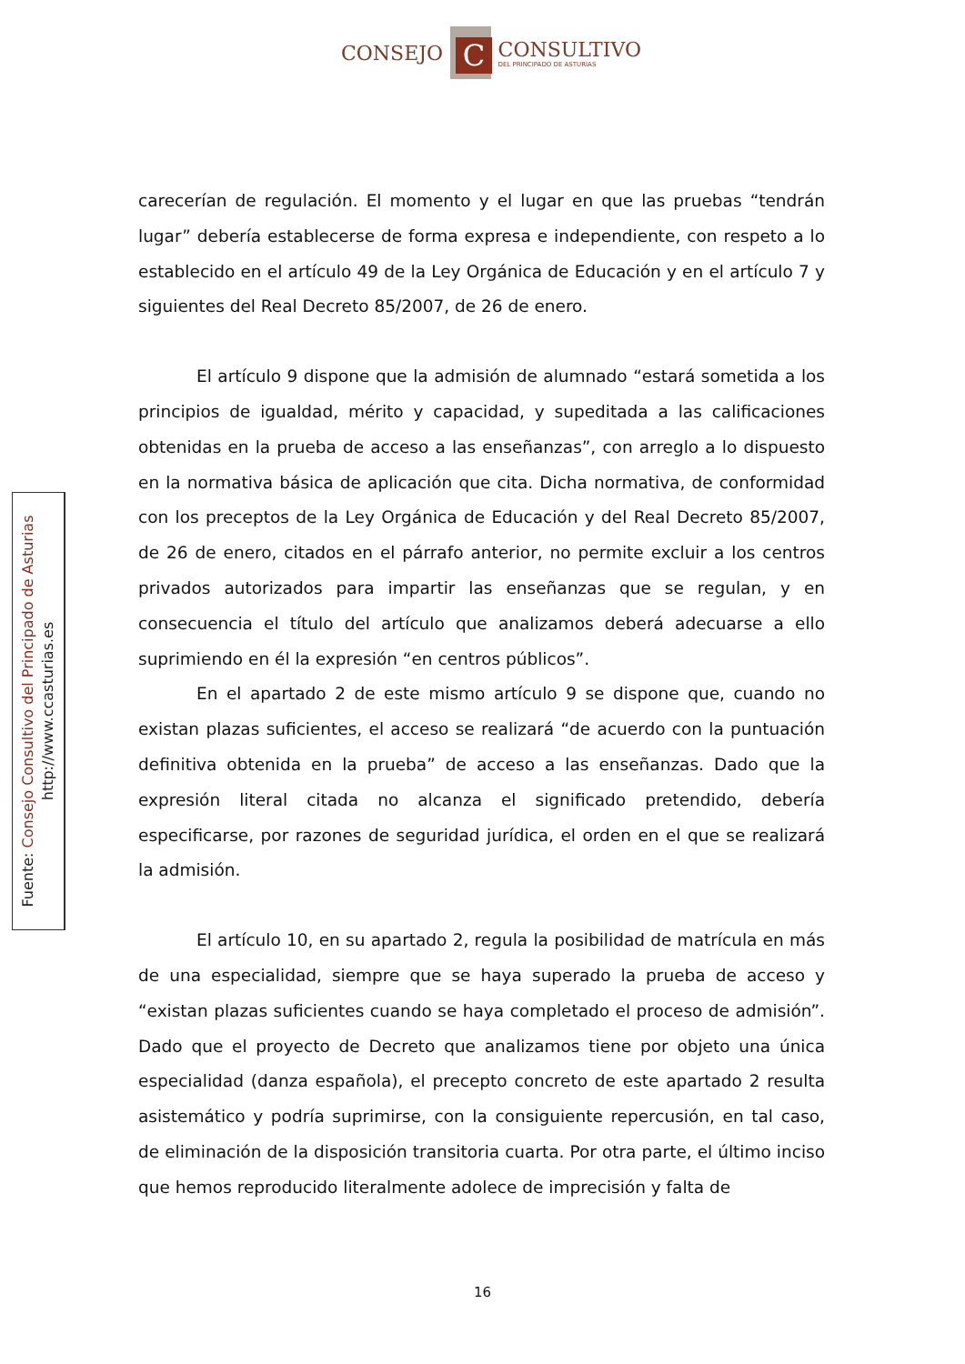CONSEJO
C
CONSULTIVO
DEL PRINCIPADO DE ASTURIAS
Fuente: Consejo Consultivo del Principado de Asturias
http://www.ccasturias.es
carecerían de regulación. El momento y el lugar en que las pruebas “tendrán lugar” debería establecerse de forma expresa e independiente, con respeto a lo establecido en el artículo 49 de la Ley Orgánica de Educación y en el artículo 7 y siguientes del Real Decreto 85/2007, de 26 de enero.
El artículo 9 dispone que la admisión de alumnado “estará sometida a los principios de igualdad, mérito y capacidad, y supeditada a las calificaciones obtenidas en la prueba de acceso a las enseñanzas”, con arreglo a lo dispuesto en la normativa básica de aplicación que cita. Dicha normativa, de conformidad con los preceptos de la Ley Orgánica de Educación y del Real Decreto 85/2007, de 26 de enero, citados en el párrafo anterior, no permite excluir a los centros privados autorizados para impartir las enseñanzas que se regulan, y en consecuencia el título del artículo que analizamos deberá adecuarse a ello suprimiendo en él la expresión “en centros públicos”.
En el apartado 2 de este mismo artículo 9 se dispone que, cuando no existan plazas suficientes, el acceso se realizará “de acuerdo con la puntuación definitiva obtenida en la prueba” de acceso a las enseñanzas. Dado que la expresión literal citada no alcanza el significado pretendido, debería especificarse, por razones de seguridad jurídica, el orden en el que se realizará la admisión.
El artículo 10, en su apartado 2, regula la posibilidad de matrícula en más de una especialidad, siempre que se haya superado la prueba de acceso y “existan plazas suficientes cuando se haya completado el proceso de admisión”. Dado que el proyecto de Decreto que analizamos tiene por objeto una única especialidad (danza española), el precepto concreto de este apartado 2 resulta asistemático y podría suprimirse, con la consiguiente repercusión, en tal caso, de eliminación de la disposición transitoria cuarta. Por otra parte, el último inciso que hemos reproducido literalmente adolece de imprecisión y falta de
16